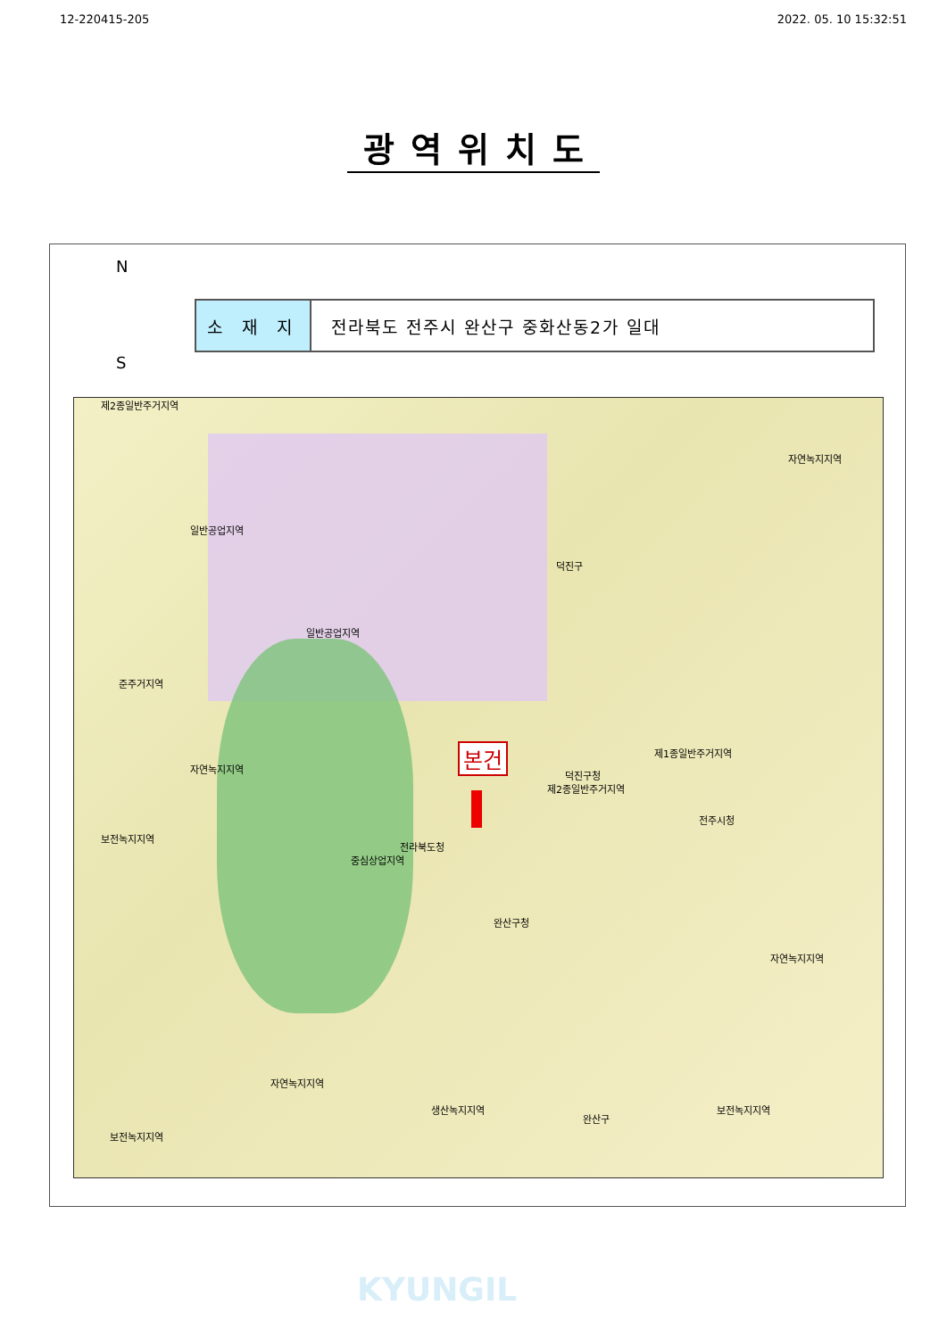12-220415-205 2022. 05. 10 15:32:51
광역위치도
N
S
| 소 재 지 | 전라북도 전주시 완산구 중화산동2가 일대 |
제2종일반주거지역
일반공업지역
일반공업지역
자연녹지지역
준주거지역
자연녹지지역
보전녹지지역
본건
전라북도청
중심상업지역
전주시청
덕진구청
완산구청
제1종일반주거지역
제2종일반주거지역
덕진구
완산구
생산녹지지역
자연녹지지역
보전녹지지역
보전녹지지역
자연녹지지역
KYUNGIL